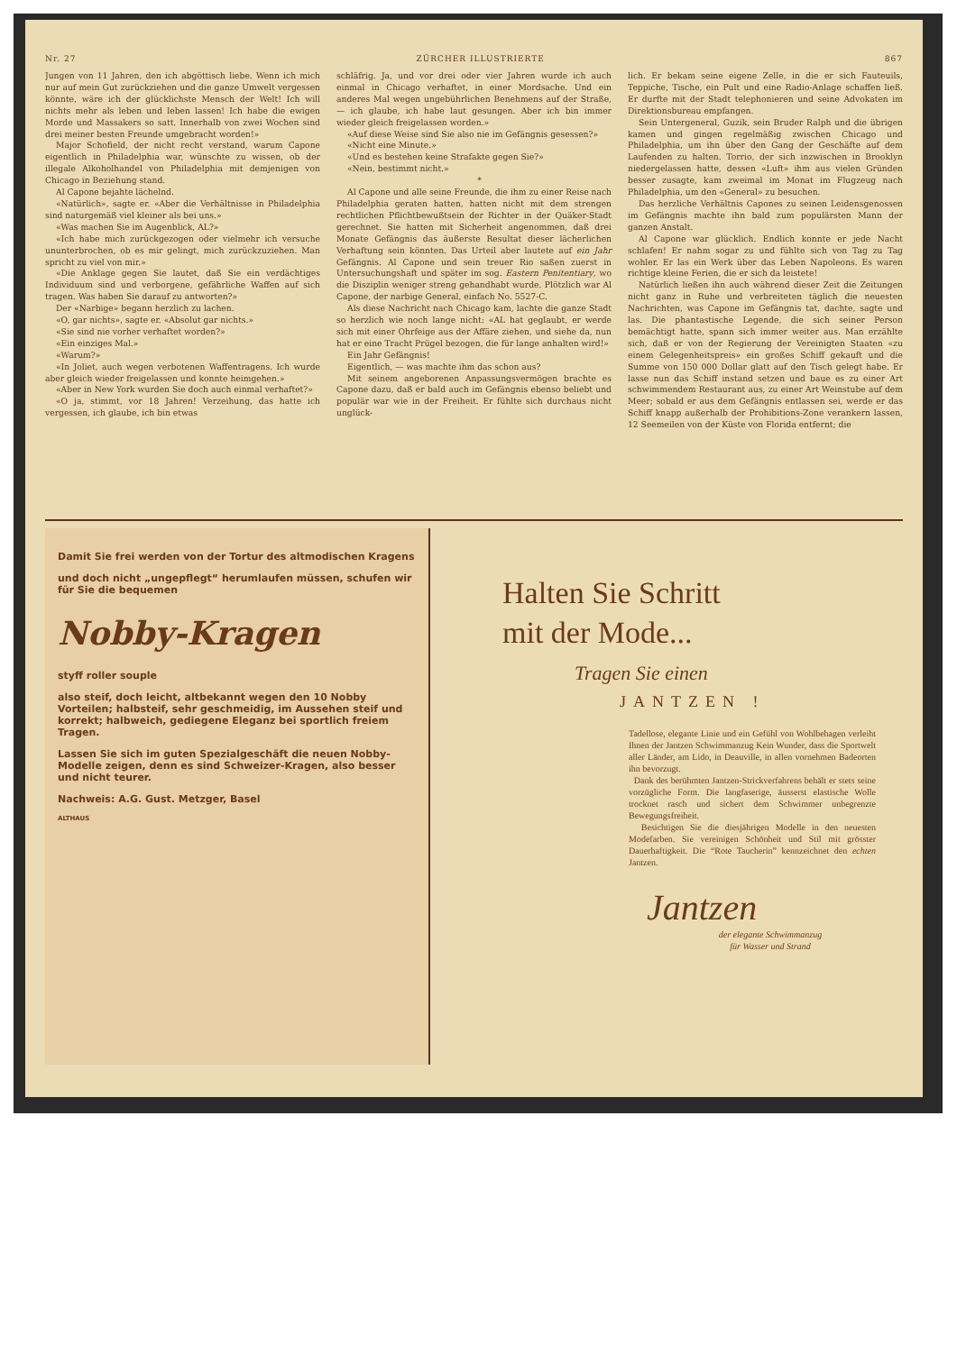Nr. 27 ZÜRCHER ILLUSTRIERTE 867
Jungen von 11 Jahren, den ich abgöttisch liebe. Wenn ich mich nur auf mein Gut zurückziehen und die ganze Umwelt vergessen könnte, wäre ich der glücklichste Mensch der Welt! Ich will nichts mehr als leben und leben lassen! Ich habe die ewigen Morde und Massakers so satt. Innerhalb von zwei Wochen sind drei meiner besten Freunde umgebracht worden!»
Major Schofield, der nicht recht verstand, warum Capone eigentlich in Philadelphia war, wünschte zu wissen, ob der illegale Alkoholhandel von Philadelphia mit demjenigen von Chicago in Beziehung stand.
Al Capone bejahte lächelnd.
«Natürlich», sagte er. «Aber die Verhältnisse in Philadelphia sind naturgemäß viel kleiner als bei uns.»
«Was machen Sie im Augenblick, AL?»
«Ich habe mich zurückgezogen oder vielmehr ich versuche ununterbrochen, ob es mir gelingt, mich zurückzuziehen. Man spricht zu viel von mir.»
«Die Anklage gegen Sie lautet, daß Sie ein verdächtiges Individuum sind und verborgene, gefährliche Waffen auf sich tragen. Was haben Sie darauf zu antworten?»
Der «Narbige» begann herzlich zu lachen.
«O, gar nichts», sagte er. «Absolut gar nichts.»
«Sie sind nie vorher verhaftet worden?»
«Ein einziges Mal.»
«Warum?»
«In Joliet, auch wegen verbotenen Waffentragens. Ich wurde aber gleich wieder freigelassen und konnte heimgehen.»
«Aber in New York wurden Sie doch auch einmal verhaftet?»
«O ja, stimmt, vor 18 Jahren! Verzeihung, das hatte ich vergessen, ich glaube, ich bin etwas
schläfrig. Ja, und vor drei oder vier Jahren wurde ich auch einmal in Chicago verhaftet, in einer Mordsache. Und ein anderes Mal wegen ungebührlichen Benehmens auf der Straße, — ich glaube, ich habe laut gesungen. Aber ich bin immer wieder gleich freigelassen worden.»
«Auf diese Weise sind Sie also nie im Gefängnis gesessen?»
«Nicht eine Minute.»
«Und es bestehen keine Strafakte gegen Sie?»
«Nein, bestimmt nicht.»
*
Al Capone und alle seine Freunde, die ihm zu einer Reise nach Philadelphia geraten hatten, hatten nicht mit dem strengen rechtlichen Pflichtbewußtsein der Richter in der Quäker-Stadt gerechnet. Sie hatten mit Sicherheit angenommen, daß drei Monate Gefängnis das äußerste Resultat dieser lächerlichen Verhaftung sein könnten. Das Urteil aber lautete auf ein Jahr Gefängnis. Al Capone und sein treuer Rio saßen zuerst in Untersuchungshaft und später im sog. Eastern Penitentiary, wo die Disziplin weniger streng gehandhabt wurde. Plötzlich war Al Capone, der narbige General, einfach No. 5527-C.
Als diese Nachricht nach Chicago kam, lachte die ganze Stadt so herzlich wie noch lange nicht: «AL hat geglaubt, er werde sich mit einer Ohrfeige aus der Affäre ziehen, und siehe da, nun hat er eine Tracht Prügel bezogen, die für lange anhalten wird!»
Ein Jahr Gefängnis!
Eigentlich, — was machte ihm das schon aus?
Mit seinem angeborenen Anpassungsvermögen brachte es Capone dazu, daß er bald auch im Gefängnis ebenso beliebt und populär war wie in der Freiheit. Er fühlte sich durchaus nicht unglück-
lich. Er bekam seine eigene Zelle, in die er sich Fauteuils, Teppiche, Tische, ein Pult und eine Radio-Anlage schaffen ließ. Er durfte mit der Stadt telephonieren und seine Advokaten im Direktionsbureau empfangen.
Sein Untergeneral, Guzik, sein Bruder Ralph und die übrigen kamen und gingen regelmäßig zwischen Chicago und Philadelphia, um ihn über den Gang der Geschäfte auf dem Laufenden zu halten. Torrio, der sich inzwischen in Brooklyn niedergelassen hatte, dessen «Luft» ihm aus vielen Gründen besser zusagte, kam zweimal im Monat im Flugzeug nach Philadelphia, um den «General» zu besuchen.
Das herzliche Verhältnis Capones zu seinen Leidensgenossen im Gefängnis machte ihn bald zum populärsten Mann der ganzen Anstalt.
Al Capone war glücklich. Endlich konnte er jede Nacht schlafen! Er nahm sogar zu und fühlte sich von Tag zu Tag wohler. Er las ein Werk über das Leben Napoleons. Es waren richtige kleine Ferien, die er sich da leistete!
Natürlich ließen ihn auch während dieser Zeit die Zeitungen nicht ganz in Ruhe und verbreiteten täglich die neuesten Nachrichten, was Capone im Gefängnis tat, dachte, sagte und las. Die phantastische Legende, die sich seiner Person bemächtigt hatte, spann sich immer weiter aus. Man erzählte sich, daß er von der Regierung der Vereinigten Staaten «zu einem Gelegenheitspreis» ein großes Schiff gekauft und die Summe von 150 000 Dollar glatt auf den Tisch gelegt habe. Er lasse nun das Schiff instand setzen und baue es zu einer Art schwimmendem Restaurant aus, zu einer Art Weinstube auf dem Meer; sobald er aus dem Gefängnis entlassen sei, werde er das Schiff knapp außerhalb der Prohibitions-Zone verankern lassen, 12 Seemeilen von der Küste von Florida entfernt; die
Damit Sie frei werden von der Tortur des altmodischen Kragens
und doch nicht „ungepflegt“ herumlaufen müssen, schufen wir für Sie die bequemen
Nobby-Kragen
styff roller souple
also steif, doch leicht, altbekannt wegen den 10 Nobby Vorteilen; halbsteif, sehr geschmeidig, im Aussehen steif und korrekt; halbweich, gediegene Eleganz bei sportlich freiem Tragen.
Lassen Sie sich im guten Spezialgeschäft die neuen Nobby-Modelle zeigen, denn es sind Schweizer-Kragen, also besser und nicht teurer.
Nachweis: A.G. Gust. Metzger, Basel
ALTHAUS
Halten Sie Schritt
mit der Mode...
Tragen Sie einen
JANTZEN !
Tadellose, elegante Linie und ein Gefühl von Wohlbehagen verleiht Ihnen der Jantzen Schwimmanzug Kein Wunder, dass die Sportwelt aller Länder, am Lido, in Deauville, in allen vornehmen Badeorten ihn bevorzugt.
Dank des berühmten Jantzen-Strickverfahrens behält er stets seine vorzügliche Form. Die langfaserige, äusserst elastische Wolle trocknet rasch und sichert dem Schwimmer unbegrenzte Bewegungsfreiheit.
Besichtigen Sie die diesjährigen Modelle in den neuesten Modefarben. Sie vereinigen Schönheit und Stil mit grösster Dauerhaftigkeit. Die “Rote Taucherin” kennzeichnet den echten Jantzen.
Jantzen
der elegante Schwimmanzug
für Wasser und Strand